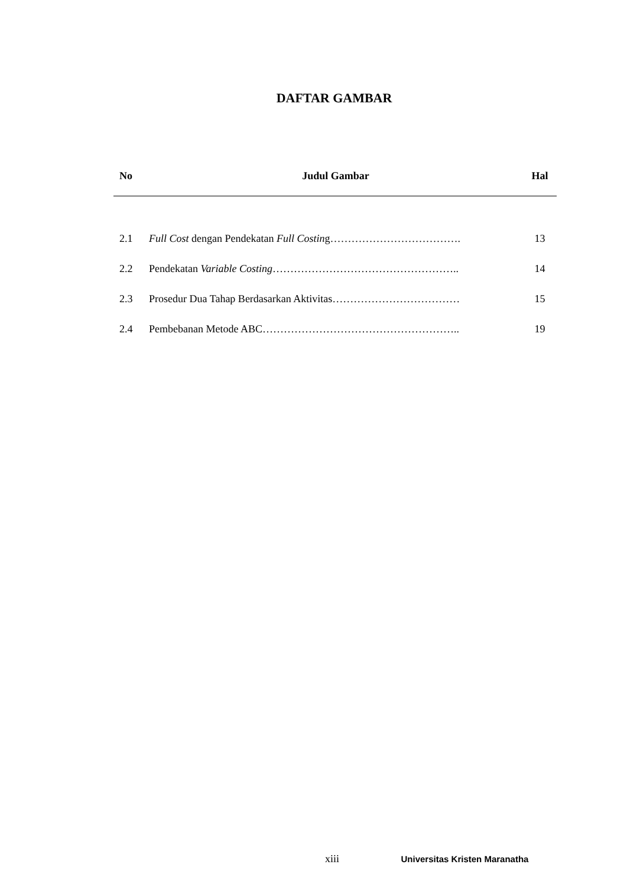DAFTAR GAMBAR
| No | Judul Gambar | Hal |
| --- | --- | --- |
| 2.1 | Full Cost dengan Pendekatan Full Costin g………………………………. | 13 |
| 2.2 | Pendekatan Variable Costing …………………………………………….. | 14 |
| 2.3 | Prosedur Dua Tahap Berdasarkan Aktivitas……………………………… | 15 |
| 2.4 | Pembebanan Metode ABC……………………………………………….. | 19 |
xiii Universitas Kristen Maranatha